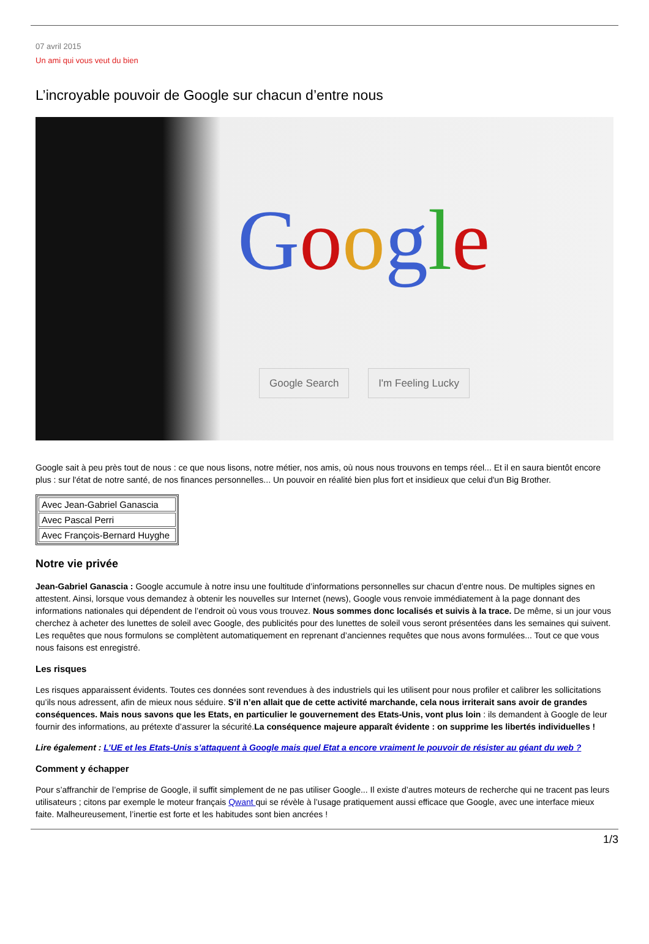07 avril 2015
Un ami qui vous veut du bien
L’incroyable pouvoir de Google sur chacun d’entre nous
Google
Google Search I'm Feeling Lucky
Google sait à peu près tout de nous : ce que nous lisons, notre métier, nos amis, où nous nous trouvons en temps réel... Et il en saura bientôt encore plus : sur l'état de notre santé, de nos finances personnelles... Un pouvoir en réalité bien plus fort et insidieux que celui d'un Big Brother.
| Avec Jean-Gabriel Ganascia |
| Avec Pascal Perri |
| Avec François-Bernard Huyghe |
Notre vie privée
Jean-Gabriel Ganascia : Google accumule à notre insu une foultitude d’informations personnelles sur chacun d’entre nous. De multiples signes en attestent. Ainsi, lorsque vous demandez à obtenir les nouvelles sur Internet (news), Google vous renvoie immédiatement à la page donnant des informations nationales qui dépendent de l’endroit où vous vous trouvez. Nous sommes donc localisés et suivis à la trace. De même, si un jour vous cherchez à acheter des lunettes de soleil avec Google, des publicités pour des lunettes de soleil vous seront présentées dans les semaines qui suivent. Les requêtes que nous formulons se complètent automatiquement en reprenant d’anciennes requêtes que nous avons formulées... Tout ce que vous nous faisons est enregistré.
Les risques
Les risques apparaissent évidents. Toutes ces données sont revendues à des industriels qui les utilisent pour nous profiler et calibrer les sollicitations qu’ils nous adressent, afin de mieux nous séduire. S’il n’en allait que de cette activité marchande, cela nous irriterait sans avoir de grandes conséquences. Mais nous savons que les Etats, en particulier le gouvernement des Etats-Unis, vont plus loin : ils demandent à Google de leur fournir des informations, au prétexte d’assurer la sécurité.La conséquence majeure apparaît évidente : on supprime les libertés individuelles !
Lire également : L’UE et les Etats-Unis s’attaquent à Google mais quel Etat a encore vraiment le pouvoir de résister au géant du web ?
Comment y échapper
Pour s’affranchir de l’emprise de Google, il suffit simplement de ne pas utiliser Google... Il existe d’autres moteurs de recherche qui ne tracent pas leurs utilisateurs ; citons par exemple le moteur français Qwant qui se révèle à l’usage pratiquement aussi efficace que Google, avec une interface mieux faite. Malheureusement, l’inertie est forte et les habitudes sont bien ancrées !
1/3